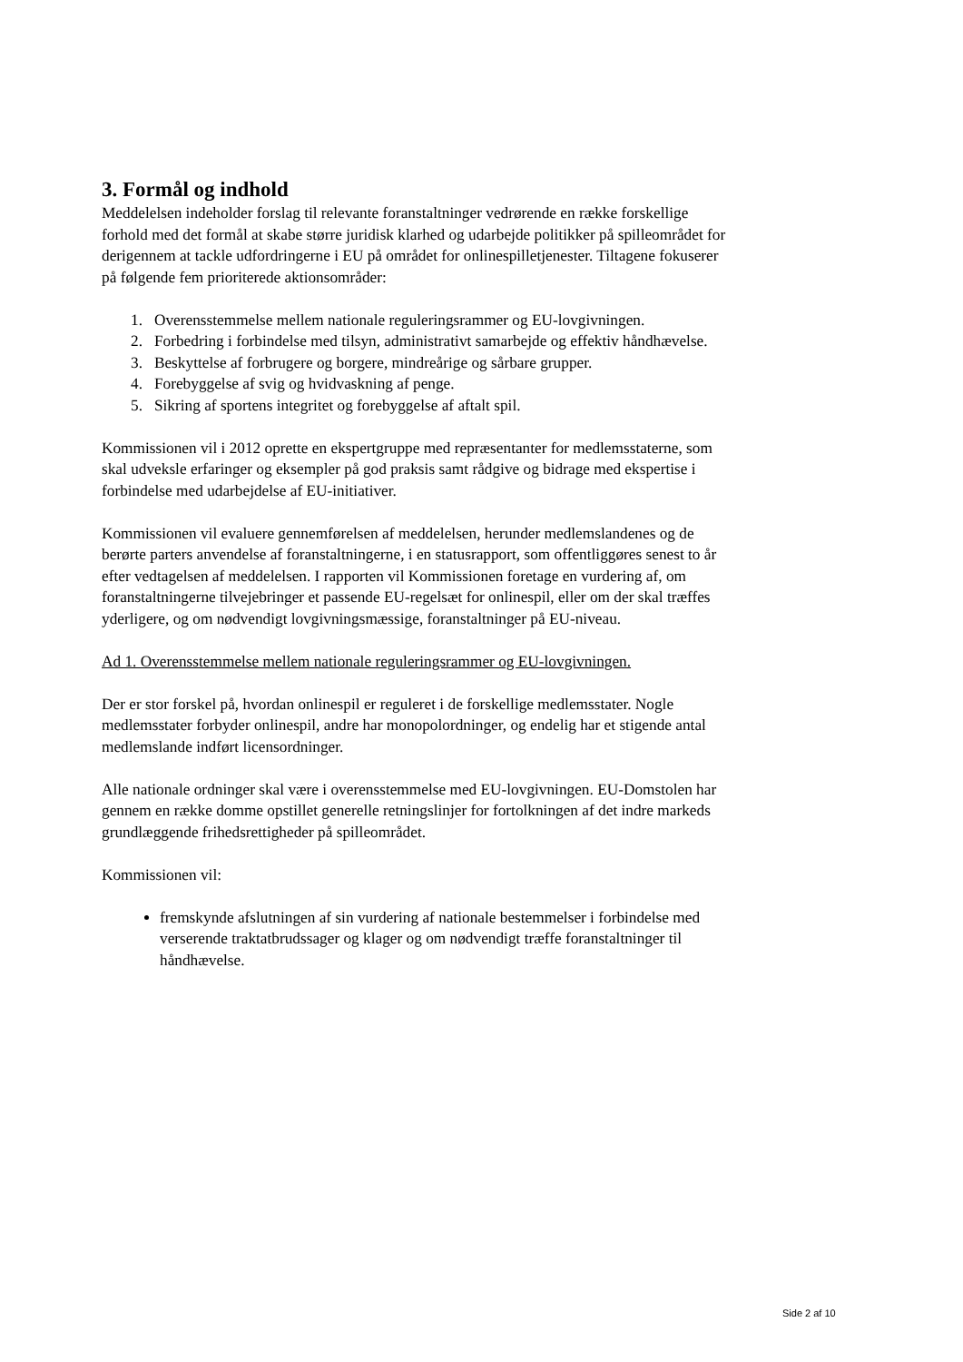3. Formål og indhold
Meddelelsen indeholder forslag til relevante foranstaltninger vedrørende en række forskellige forhold med det formål at skabe større juridisk klarhed og udarbejde politikker på spilleområdet for derigennem at tackle udfordringerne i EU på området for onlinespilletjenester. Tiltagene fokuserer på følgende fem prioriterede aktionsområder:
1. Overensstemmelse mellem nationale reguleringsrammer og EU-lovgivningen.
2. Forbedring i forbindelse med tilsyn, administrativt samarbejde og effektiv håndhævelse.
3. Beskyttelse af forbrugere og borgere, mindreårige og sårbare grupper.
4. Forebyggelse af svig og hvidvaskning af penge.
5. Sikring af sportens integritet og forebyggelse af aftalt spil.
Kommissionen vil i 2012 oprette en ekspertgruppe med repræsentanter for medlemsstaterne, som skal udveksle erfaringer og eksempler på god praksis samt rådgive og bidrage med ekspertise i forbindelse med udarbejdelse af EU-initiativer.
Kommissionen vil evaluere gennemførelsen af meddelelsen, herunder medlemslandenes og de berørte parters anvendelse af foranstaltningerne, i en statusrapport, som offentliggøres senest to år efter vedtagelsen af meddelelsen. I rapporten vil Kommissionen foretage en vurdering af, om foranstaltningerne tilvejebringer et passende EU-regelsæt for onlinespil, eller om der skal træffes yderligere, og om nødvendigt lovgivningsmæssige, foranstaltninger på EU-niveau.
Ad 1. Overensstemmelse mellem nationale reguleringsrammer og EU-lovgivningen.
Der er stor forskel på, hvordan onlinespil er reguleret i de forskellige medlemsstater. Nogle medlemsstater forbyder onlinespil, andre har monopolordninger, og endelig har et stigende antal medlemslande indført licensordninger.
Alle nationale ordninger skal være i overensstemmelse med EU-lovgivningen. EU-Domstolen har gennem en række domme opstillet generelle retningslinjer for fortolkningen af det indre markeds grundlæggende frihedsrettigheder på spilleområdet.
Kommissionen vil:
fremskynde afslutningen af sin vurdering af nationale bestemmelser i forbindelse med verserende traktatbrudssager og klager og om nødvendigt træffe foranstaltninger til håndhævelse.
Side 2 af 10